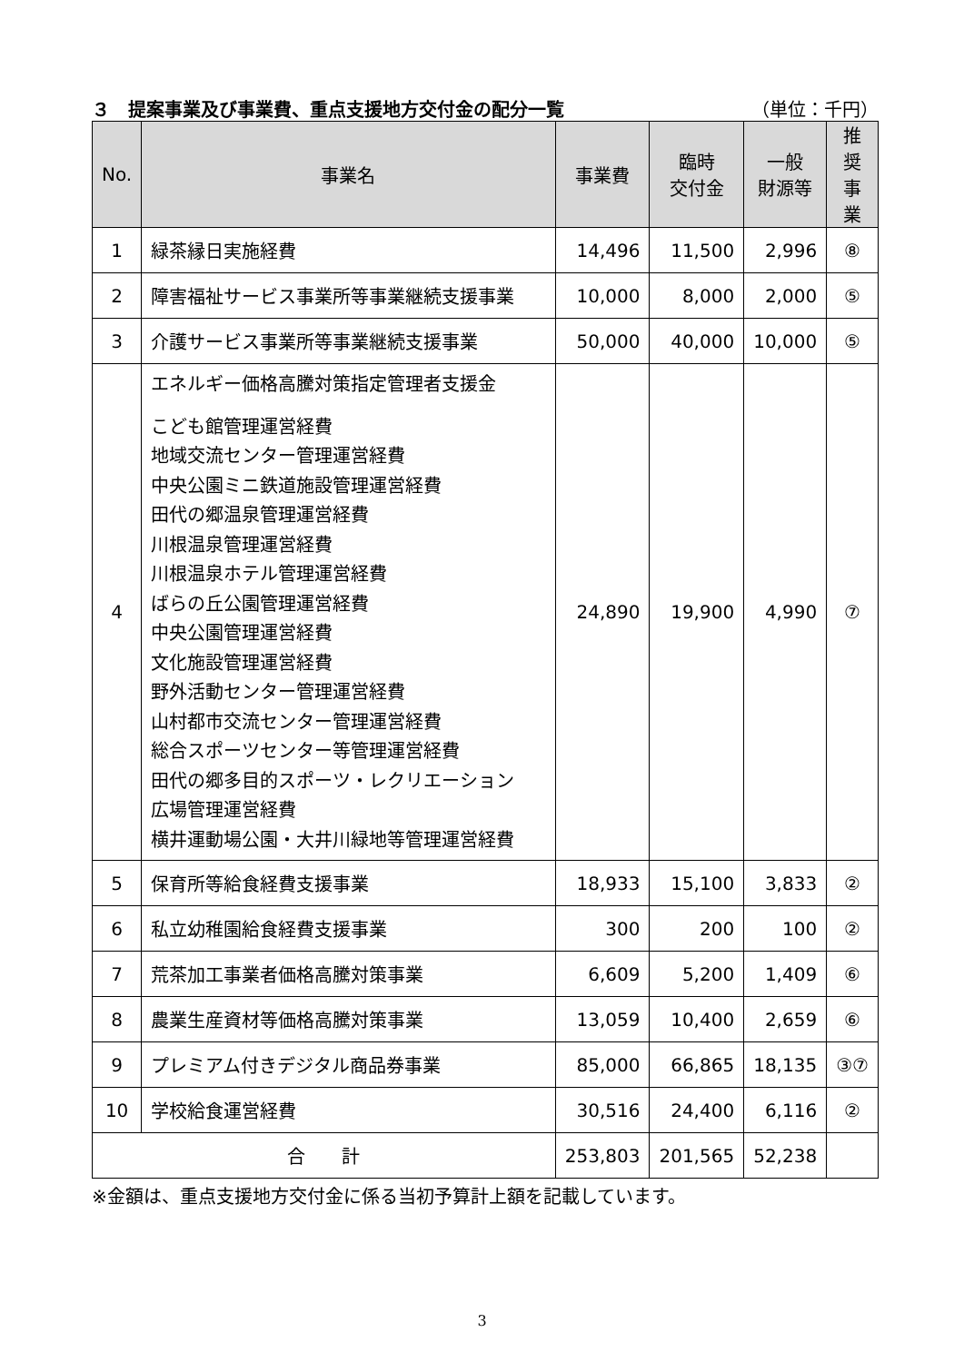３　提案事業及び事業費、重点支援地方交付金の配分一覧 （単位：千円）
| No. | 事業名 | 事業費 | 臨時 交付金 | 一般 財源等 | 推奨 事業 |
| --- | --- | --- | --- | --- | --- |
| 1 | 緑茶縁日実施経費 | 14,496 | 11,500 | 2,996 | ⑧ |
| 2 | 障害福祉サービス事業所等事業継続支援事業 | 10,000 | 8,000 | 2,000 | ⑤ |
| 3 | 介護サービス事業所等事業継続支援事業 | 50,000 | 40,000 | 10,000 | ⑤ |
| 4 | エネルギー価格高騰対策指定管理者支援金 こども館管理運営経費 地域交流センター管理運営経費 中央公園ミニ鉄道施設管理運営経費 田代の郷温泉管理運営経費 川根温泉管理運営経費 川根温泉ホテル管理運営経費 ばらの丘公園管理運営経費 中央公園管理運営経費 文化施設管理運営経費 野外活動センター管理運営経費 山村都市交流センター管理運営経費 総合スポーツセンター等管理運営経費 田代の郷多目的スポーツ・レクリエーション 広場管理運営経費 横井運動場公園・大井川緑地等管理運営経費 | 24,890 | 19,900 | 4,990 | ⑦ |
| 5 | 保育所等給食経費支援事業 | 18,933 | 15,100 | 3,833 | ② |
| 6 | 私立幼稚園給食経費支援事業 | 300 | 200 | 100 | ② |
| 7 | 荒茶加工事業者価格高騰対策事業 | 6,609 | 5,200 | 1,409 | ⑥ |
| 8 | 農業生産資材等価格高騰対策事業 | 13,059 | 10,400 | 2,659 | ⑥ |
| 9 | プレミアム付きデジタル商品券事業 | 85,000 | 66,865 | 18,135 | ③⑦ |
| 10 | 学校給食運営経費 | 30,516 | 24,400 | 6,116 | ② |
| 合 計 | | 253,803 | 201,565 | 52,238 | |
※金額は、重点支援地方交付金に係る当初予算計上額を記載しています。
3